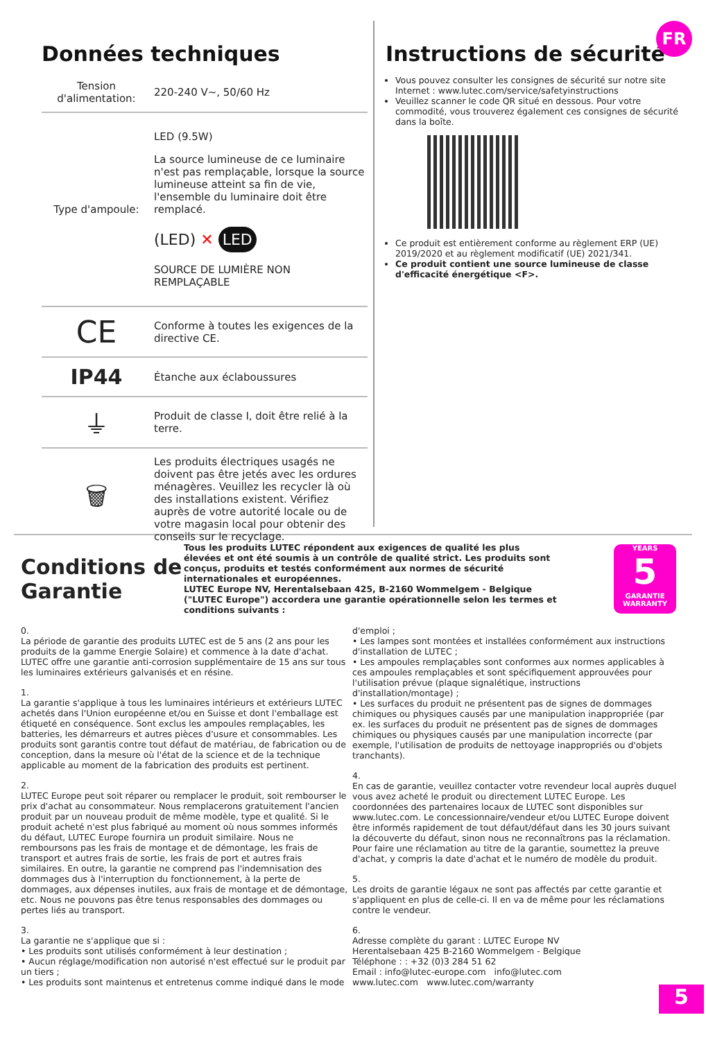Données techniques
| Tension d'alimentation: | 220-240 V~, 50/60 Hz |
| Type d'ampoule: | LED (9.5W) La source lumineuse de ce luminaire n'est pas remplaçable, lorsque la source lumineuse atteint sa fin de vie, l'ensemble du luminaire doit être remplacé. (LED) ✕ LED SOURCE DE LUMIÈRE NON REMPLAÇABLE |
| CE | Conforme à toutes les exigences de la directive CE. |
| IP44 | Étanche aux éclaboussures |
| ⏚ | Produit de classe I, doit être relié à la terre. |
| 🗑 | Les produits électriques usagés ne doivent pas être jetés avec les ordures ménagères. Veuillez les recycler là où des installations existent. Vérifiez auprès de votre autorité locale ou de votre magasin local pour obtenir des conseils sur le recyclage. |
FR
Instructions de sécurité
Vous pouvez consulter les consignes de sécurité sur notre site Internet : www.lutec.com/service/safetyinstructions
Veuillez scanner le code QR situé en dessous. Pour votre commodité, vous trouverez également ces consignes de sécurité dans la boîte.
Ce produit est entièrement conforme au règlement ERP (UE) 2019/2020 et au règlement modificatif (UE) 2021/341.
Ce produit contient une source lumineuse de classe d'efficacité énergétique <F>.
Conditions de Garantie
Tous les produits LUTEC répondent aux exigences de qualité les plus élevées et ont été soumis à un contrôle de qualité strict. Les produits sont conçus, produits et testés conformément aux normes de sécurité internationales et européennes.
LUTEC Europe NV, Herentalsebaan 425, B-2160 Wommelgem - Belgique ("LUTEC Europe") accordera une garantie opérationnelle selon les termes et conditions suivants :
YEARS
5
GARANTIE WARRANTY
0.
La période de garantie des produits LUTEC est de 5 ans (2 ans pour les produits de la gamme Energie Solaire) et commence à la date d'achat. LUTEC offre une garantie anti-corrosion supplémentaire de 15 ans sur tous les luminaires extérieurs galvanisés et en résine.
1.
La garantie s'applique à tous les luminaires intérieurs et extérieurs LUTEC achetés dans l'Union européenne et/ou en Suisse et dont l'emballage est étiqueté en conséquence. Sont exclus les ampoules remplaçables, les batteries, les démarreurs et autres pièces d'usure et consommables. Les produits sont garantis contre tout défaut de matériau, de fabrication ou de conception, dans la mesure où l'état de la science et de la technique applicable au moment de la fabrication des produits est pertinent.
2.
LUTEC Europe peut soit réparer ou remplacer le produit, soit rembourser le prix d'achat au consommateur. Nous remplacerons gratuitement l'ancien produit par un nouveau produit de même modèle, type et qualité. Si le produit acheté n'est plus fabriqué au moment où nous sommes informés du défaut, LUTEC Europe fournira un produit similaire. Nous ne remboursons pas les frais de montage et de démontage, les frais de transport et autres frais de sortie, les frais de port et autres frais similaires. En outre, la garantie ne comprend pas l'indemnisation des dommages dus à l'interruption du fonctionnement, à la perte de dommages, aux dépenses inutiles, aux frais de montage et de démontage, etc. Nous ne pouvons pas être tenus responsables des dommages ou pertes liés au transport.
3.
La garantie ne s'applique que si :
• Les produits sont utilisés conformément à leur destination ;
• Aucun réglage/modification non autorisé n'est effectué sur le produit par un tiers ;
• Les produits sont maintenus et entretenus comme indiqué dans le mode d'emploi ;
• Les lampes sont montées et installées conformément aux instructions d'installation de LUTEC ;
• Les ampoules remplaçables sont conformes aux normes applicables à ces ampoules remplaçables et sont spécifiquement approuvées pour l'utilisation prévue (plaque signalétique, instructions d'installation/montage) ;
• Les surfaces du produit ne présentent pas de signes de dommages chimiques ou physiques causés par une manipulation inappropriée (par ex. les surfaces du produit ne présentent pas de signes de dommages chimiques ou physiques causés par une manipulation incorrecte (par exemple, l'utilisation de produits de nettoyage inappropriés ou d'objets tranchants).
4.
En cas de garantie, veuillez contacter votre revendeur local auprès duquel vous avez acheté le produit ou directement LUTEC Europe. Les coordonnées des partenaires locaux de LUTEC sont disponibles sur www.lutec.com. Le concessionnaire/vendeur et/ou LUTEC Europe doivent être informés rapidement de tout défaut/défaut dans les 30 jours suivant la découverte du défaut, sinon nous ne reconnaîtrons pas la réclamation. Pour faire une réclamation au titre de la garantie, soumettez la preuve d'achat, y compris la date d'achat et le numéro de modèle du produit.
5.
Les droits de garantie légaux ne sont pas affectés par cette garantie et s'appliquent en plus de celle-ci. Il en va de même pour les réclamations contre le vendeur.
6.
Adresse complète du garant : LUTEC Europe NV
Herentalsebaan 425 B-2160 Wommelgem - Belgique
Téléphone : : +32 (0)3 284 51 62
Email : info@lutec-europe.com info@lutec.com
www.lutec.com www.lutec.com/warranty
5